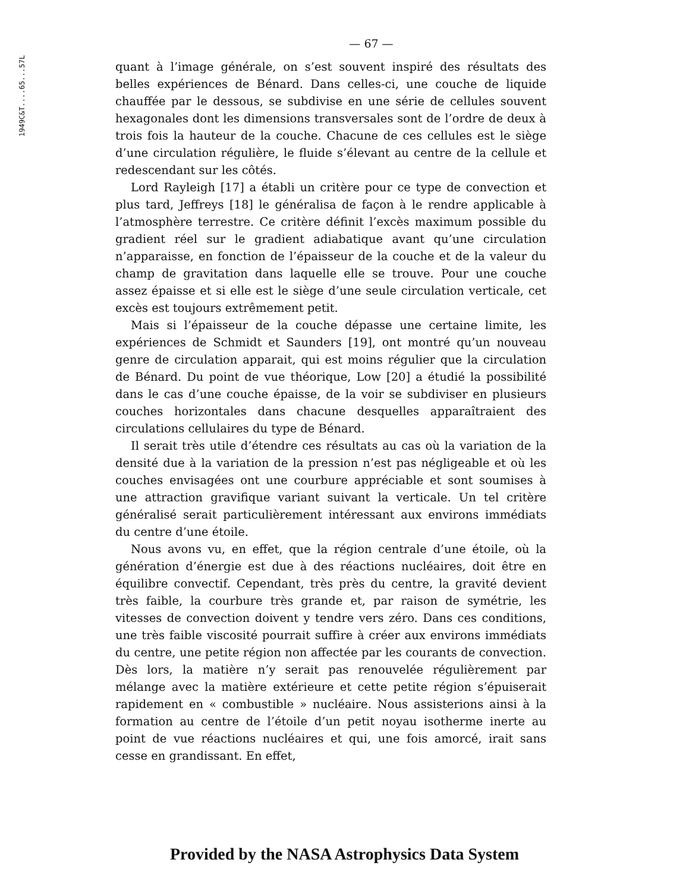1949C&T....65...57L
— 67 —
quant à l’image générale, on s’est souvent inspiré des résultats des belles expériences de Bénard. Dans celles-ci, une couche de liquide chauffée par le dessous, se subdivise en une série de cellules souvent hexagonales dont les dimensions transversales sont de l’ordre de deux à trois fois la hauteur de la couche. Chacune de ces cellules est le siège d’une circulation régulière, le fluide s’élevant au centre de la cellule et redescendant sur les côtés.
Lord Rayleigh [17] a établi un critère pour ce type de convection et plus tard, Jeffreys [18] le généralisa de façon à le rendre applicable à l’atmosphère terrestre. Ce critère définit l’excès maximum possible du gradient réel sur le gradient adiabatique avant qu’une circulation n’apparaisse, en fonction de l’épaisseur de la couche et de la valeur du champ de gravitation dans laquelle elle se trouve. Pour une couche assez épaisse et si elle est le siège d’une seule circulation verticale, cet excès est toujours extrêmement petit.
Mais si l’épaisseur de la couche dépasse une certaine limite, les expériences de Schmidt et Saunders [19], ont montré qu’un nouveau genre de circulation apparait, qui est moins régulier que la circulation de Bénard. Du point de vue théorique, Low [20] a étudié la possibilité dans le cas d’une couche épaisse, de la voir se subdiviser en plusieurs couches horizontales dans chacune desquelles apparaîtraient des circulations cellulaires du type de Bénard.
Il serait très utile d’étendre ces résultats au cas où la variation de la densité due à la variation de la pression n’est pas négligeable et où les couches envisagées ont une courbure appréciable et sont soumises à une attraction gravifique variant suivant la verticale. Un tel critère généralisé serait particulièrement intéressant aux environs immédiats du centre d’une étoile.
Nous avons vu, en effet, que la région centrale d’une étoile, où la génération d’énergie est due à des réactions nucléaires, doit être en équilibre convectif. Cependant, très près du centre, la gravité devient très faible, la courbure très grande et, par raison de symétrie, les vitesses de convection doivent y tendre vers zéro. Dans ces conditions, une très faible viscosité pourrait suffire à créer aux environs immédiats du centre, une petite région non affectée par les courants de convection. Dès lors, la matière n’y serait pas renouvelée régulièrement par mélange avec la matière extérieure et cette petite région s’épuiserait rapidement en « combustible » nucléaire. Nous assisterions ainsi à la formation au centre de l’étoile d’un petit noyau isotherme inerte au point de vue réactions nucléaires et qui, une fois amorcé, irait sans cesse en grandissant. En effet,
Provided by the NASA Astrophysics Data System